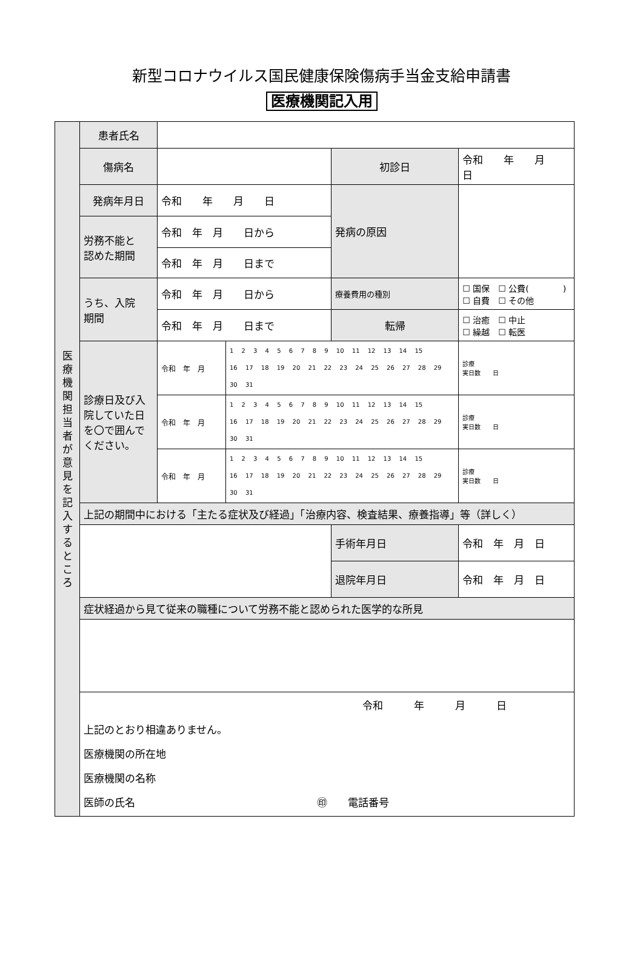新型コロナウイルス国民健康保険傷病手当金支給申請書
医療機関記入用
| 医 療 機 関 担 当 者 が 意 見 を 記 入 す る と こ ろ | 患者氏名 | | | | | |
| | 傷病名 | | | 初診日 | 令和 年 月 日 | |
| | 発病年月日 | 令和 年 月 日 | | 発病の原因 | | |
| | 労務不能と 認めた期間 | 令和 年 月 日から | | | | |
| | | 令和 年 月 日まで | | | | |
| | うち、入院 期間 | 令和 年 月 日から | | 療養費用の種別 | ☐ 国保 ☐ 公費( ) ☐ 自費 ☐ その他 | |
| | | 令和 年 月 日まで | | 転帰 | ☐ 治癒 ☐ 中止 ☐ 繰越 ☐ 転医 | |
| | 診療日及び入院していた日を〇で囲んでください。 | 令和 年 月 | 1 2 3 4 5 6 7 8 9 10 11 12 13 14 15 16 17 18 19 20 21 22 23 24 25 26 27 28 29 30 31 | | | 診療 実日数 日 |
| | | 令和 年 月 | 1 2 3 4 5 6 7 8 9 10 11 12 13 14 15 16 17 18 19 20 21 22 23 24 25 26 27 28 29 30 31 | | | 診療 実日数 日 |
| | | 令和 年 月 | 1 2 3 4 5 6 7 8 9 10 11 12 13 14 15 16 17 18 19 20 21 22 23 24 25 26 27 28 29 30 31 | | | 診療 実日数 日 |
| | 上記の期間中における「主たる症状及び経過」「治療内容、検査結果、療養指導」等（詳しく） | | | | | |
| | | | | 手術年月日 | 令和 年 月 日 | |
| | | | | 退院年月日 | 令和 年 月 日 | |
| | 症状経過から見て従来の職種について労務不能と認められた医学的な所見 | | | | | |
| | 令和 年 月 日 上記のとおり相違ありません。 医療機関の所在地 医療機関の名称 医師の氏名 ㊞ 電話番号 | | | | | |